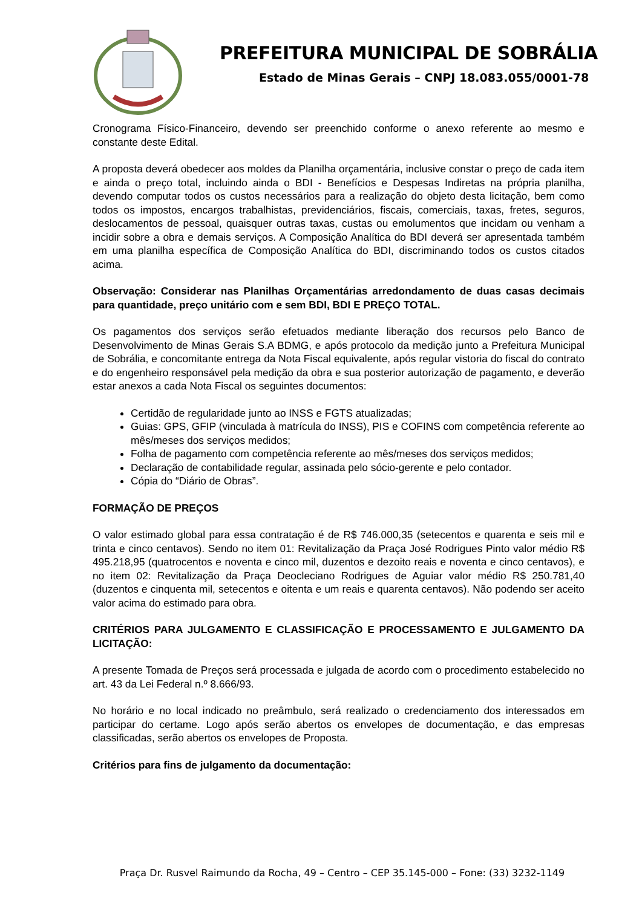PREFEITURA MUNICIPAL DE SOBRÁLIA
Estado de Minas Gerais – CNPJ 18.083.055/0001-78
Cronograma Físico-Financeiro, devendo ser preenchido conforme o anexo referente ao mesmo e constante deste Edital.
A proposta deverá obedecer aos moldes da Planilha orçamentária, inclusive constar o preço de cada item e ainda o preço total, incluindo ainda o BDI - Benefícios e Despesas Indiretas na própria planilha, devendo computar todos os custos necessários para a realização do objeto desta licitação, bem como todos os impostos, encargos trabalhistas, previdenciários, fiscais, comerciais, taxas, fretes, seguros, deslocamentos de pessoal, quaisquer outras taxas, custas ou emolumentos que incidam ou venham a incidir sobre a obra e demais serviços. A Composição Analítica do BDI deverá ser apresentada também em uma planilha específica de Composição Analítica do BDI, discriminando todos os custos citados acima.
Observação: Considerar nas Planilhas Orçamentárias arredondamento de duas casas decimais para quantidade, preço unitário com e sem BDI, BDI E PREÇO TOTAL.
Os pagamentos dos serviços serão efetuados mediante liberação dos recursos pelo Banco de Desenvolvimento de Minas Gerais S.A BDMG, e após protocolo da medição junto a Prefeitura Municipal de Sobrália, e concomitante entrega da Nota Fiscal equivalente, após regular vistoria do fiscal do contrato e do engenheiro responsável pela medição da obra e sua posterior autorização de pagamento, e deverão estar anexos a cada Nota Fiscal os seguintes documentos:
Certidão de regularidade junto ao INSS e FGTS atualizadas;
Guias: GPS, GFIP (vinculada à matrícula do INSS), PIS e COFINS com competência referente ao mês/meses dos serviços medidos;
Folha de pagamento com competência referente ao mês/meses dos serviços medidos;
Declaração de contabilidade regular, assinada pelo sócio-gerente e pelo contador.
Cópia do “Diário de Obras”.
FORMAÇÃO DE PREÇOS
O valor estimado global para essa contratação é de R$ 746.000,35 (setecentos e quarenta e seis mil e trinta e cinco centavos). Sendo no item 01: Revitalização da Praça José Rodrigues Pinto valor médio R$ 495.218,95 (quatrocentos e noventa e cinco mil, duzentos e dezoito reais e noventa e cinco centavos), e no item 02: Revitalização da Praça Deocleciano Rodrigues de Aguiar valor médio R$ 250.781,40 (duzentos e cinquenta mil, setecentos e oitenta e um reais e quarenta centavos). Não podendo ser aceito valor acima do estimado para obra.
CRITÉRIOS PARA JULGAMENTO E CLASSIFICAÇÃO E PROCESSAMENTO E JULGAMENTO DA LICITAÇÃO:
A presente Tomada de Preços será processada e julgada de acordo com o procedimento estabelecido no art. 43 da Lei Federal n.º 8.666/93.
No horário e no local indicado no preâmbulo, será realizado o credenciamento dos interessados em participar do certame. Logo após serão abertos os envelopes de documentação, e das empresas classificadas, serão abertos os envelopes de Proposta.
Critérios para fins de julgamento da documentação:
Praça Dr. Rusvel Raimundo da Rocha, 49 – Centro – CEP 35.145-000 – Fone: (33) 3232-1149